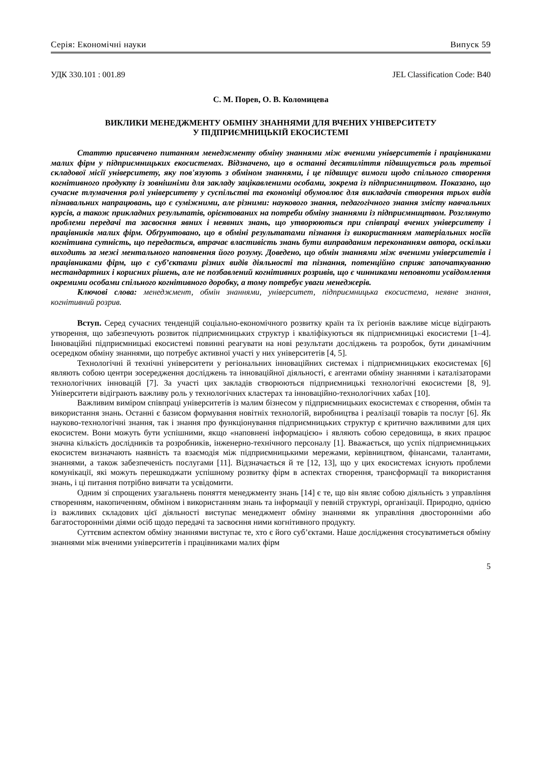Серія: Економічні науки Випуск 59
УДК 330.101 : 001.89 JEL Classification Code: B40
С. М. Порев, О. В. Коломицева
ВИКЛИКИ МЕНЕДЖМЕНТУ ОБМІНУ ЗНАННЯМИ ДЛЯ ВЧЕНИХ УНІВЕРСИТЕТУ
У ПІДПРИЄМНИЦЬКІЙ ЕКОСИСТЕМІ
Статтю присвячено питанням менеджменту обміну знаннями між вченими університетів і працівниками малих фірм у підприємницьких екосистемах. Відзначено, що в останні десятиліття підвищується роль третьої складової місії університету, яку пов'язують з обміном знаннями, і це підвищує вимоги щодо спільного створення когнітивного продукту із зовнішніми для закладу зацікавленими особами, зокрема із підприємництвом. Показано, що сучасне тлумачення ролі університету у суспільстві та економіці обумовлює для викладачів створення трьох видів пізнавальних напрацювань, що є суміжними, але різними: наукового знання, педагогічного знання змісту навчальних курсів, а також прикладних результатів, орієнтованих на потреби обміну знаннями із підприємництвом. Розглянуто проблеми передачі та засвоєння явних і неявних знань, що утворюються при співпраці вчених університету і працівників малих фірм. Обґрунтовано, що в обміні результатами пізнання із використанням матеріальних носіїв когнітивна сутність, що передається, втрачає властивість знань бути виправданим переконанням автора, оскільки виходить за межі ментального наповнення його розуму. Доведено, що обмін знаннями між вченими університетів і працівниками фірм, що є суб’єктами різних видів діяльності та пізнання, потенційно сприяє започаткуванню нестандартних і корисних рішень, але не позбавлений когнітивних розривів, що є чинниками неповноти усвідомлення окремими особами спільного когнітивного доробку, а тому потребує уваги менеджерів.
Ключові слова: менеджмент, обмін знаннями, університет, підприємницька екосистема, неявне знання, когнітивний розрив.
Вступ. Серед сучасних тенденцій соціально-економічного розвитку країн та їх регіонів важливе місце відіграють утворення, що забезпечують розвиток підприємницьких структур і кваліфікуються як підприємницькі екосистеми [1–4]. Інноваційні підприємницькі екосистемі повинні реагувати на нові результати досліджень та розробок, бути динамічним осередком обміну знаннями, що потребує активної участі у них університетів [4, 5].
Технологічні й технічні університети у регіональних інноваційних системах і підприємницьких екосистемах [6] являють собою центри зосередження досліджень та інноваційної діяльності, є агентами обміну знаннями і каталізаторами технологічних інновацій [7]. За участі цих закладів створюються підприємницькі технологічні екосистеми [8, 9]. Університети відіграють важливу роль у технологічних кластерах та інноваційно-технологічних хабах [10].
Важливим виміром співпраці університетів із малим бізнесом у підприємницьких екосистемах є створення, обмін та використання знань. Останні є базисом формування новітніх технологій, виробництва і реалізації товарів та послуг [6]. Як науково-технологічні знання, так і знання про функціонування підприємницьких структур є критично важливими для цих екосистем. Вони можуть бути успішними, якщо «наповнені інформацією» і являють собою середовища, в яких працює значна кількість дослідників та розробників, інженерно-технічного персоналу [1]. Вважається, що успіх підприємницьких екосистем визначають наявність та взаємодія між підприємницькими мережами, керівництвом, фінансами, талантами, знаннями, а також забезпеченість послугами [11]. Відзначається й те [12, 13], що у цих екосистемах існують проблеми комунікації, які можуть перешкоджати успішному розвитку фірм в аспектах створення, трансформації та використання знань, і ці питання потрібно вивчати та усвідомити.
Одним зі спрощених узагальнень поняття менеджменту знань [14] є те, що він являє собою діяльність з управління створенням, накопиченням, обміном і використанням знань та інформації у певній структурі, організації. Природно, однією із важливих складових цієї діяльності виступає менеджмент обміну знаннями як управління двосторонніми або багатосторонніми діями осіб щодо передачі та засвоєння ними когнітивного продукту.
Суттєвим аспектом обміну знаннями виступає те, хто є його суб’єктами. Наше дослідження стосуватиметься обміну знаннями між вченими університетів і працівниками малих фірм
5